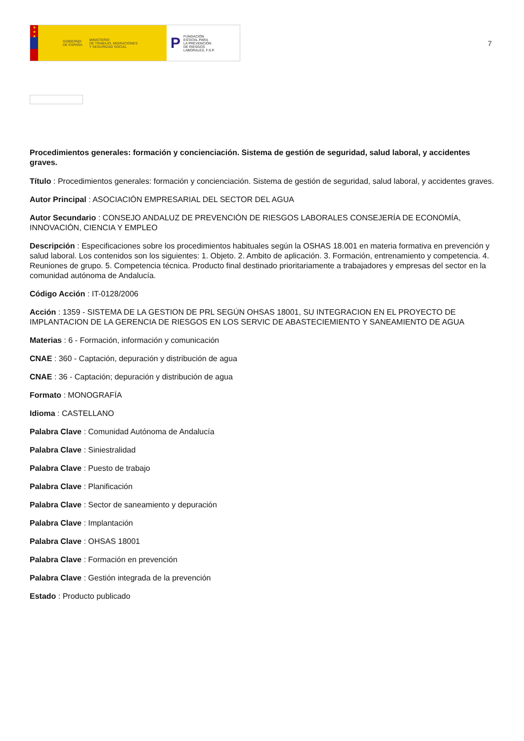★
★
★
GOBIERNO
DE ESPAÑA MINISTERIO
DE TRABAJO, MIGRACIONES
Y SEGURIDAD SOCIAL
P FUNDACIÓN
ESTATAL PARA
LA PREVENCIÓN
DE RIESGOS
LABORALES, F.S.P.
7
Procedimientos generales: formación y concienciación. Sistema de gestión de seguridad, salud laboral, y accidentes graves.
Título : Procedimientos generales: formación y concienciación. Sistema de gestión de seguridad, salud laboral, y accidentes graves.
Autor Principal : ASOCIACIÓN EMPRESARIAL DEL SECTOR DEL AGUA
Autor Secundario : CONSEJO ANDALUZ DE PREVENCIÓN DE RIESGOS LABORALES CONSEJERÍA DE ECONOMÍA, INNOVACIÓN, CIENCIA Y EMPLEO
Descripción : Especificaciones sobre los procedimientos habituales según la OSHAS 18.001 en materia formativa en prevención y salud laboral. Los contenidos son los siguientes: 1. Objeto. 2. Ambito de aplicación. 3. Formación, entrenamiento y competencia. 4. Reuniones de grupo. 5. Competencia técnica. Producto final destinado prioritariamente a trabajadores y empresas del sector en la comunidad autónoma de Andalucía.
Código Acción : IT-0128/2006
Acción : 1359 - SISTEMA DE LA GESTION DE PRL SEGÚN OHSAS 18001, SU INTEGRACION EN EL PROYECTO DE IMPLANTACION DE LA GERENCIA DE RIESGOS EN LOS SERVIC DE ABASTECIEMIENTO Y SANEAMIENTO DE AGUA
Materias : 6 - Formación, información y comunicación
CNAE : 360 - Captación, depuración y distribución de agua
CNAE : 36 - Captación; depuración y distribución de agua
Formato : MONOGRAFÍA
Idioma : CASTELLANO
Palabra Clave : Comunidad Autónoma de Andalucía
Palabra Clave : Siniestralidad
Palabra Clave : Puesto de trabajo
Palabra Clave : Planificación
Palabra Clave : Sector de saneamiento y depuración
Palabra Clave : Implantación
Palabra Clave : OHSAS 18001
Palabra Clave : Formación en prevención
Palabra Clave : Gestión integrada de la prevención
Estado : Producto publicado